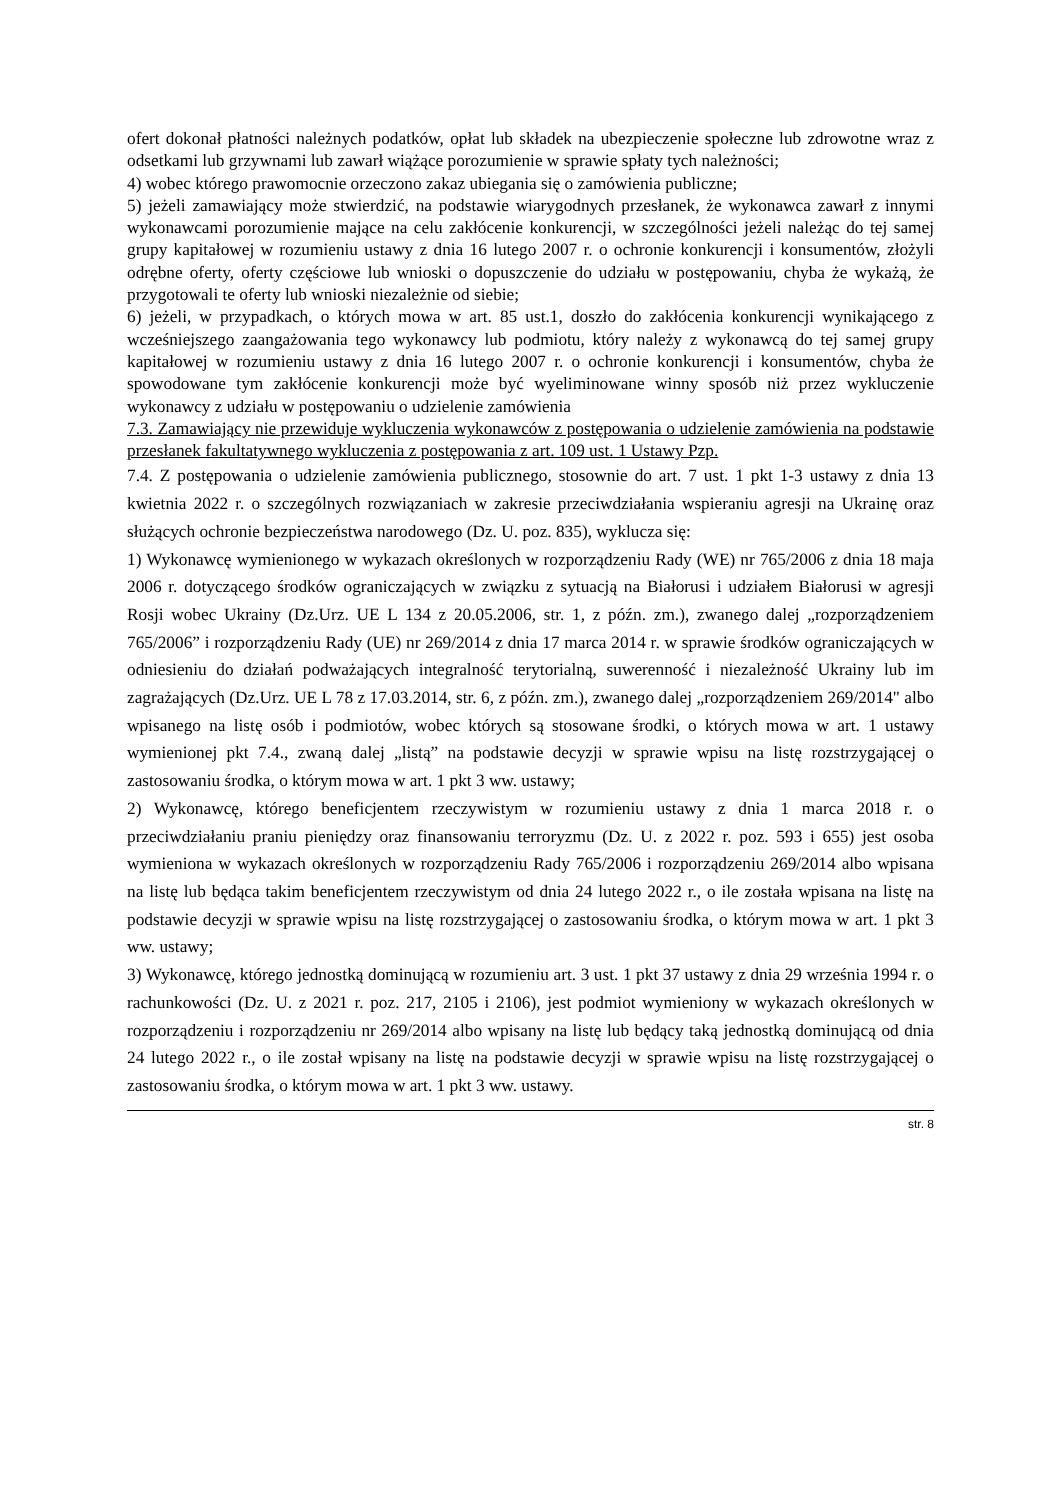ofert dokonał płatności należnych podatków, opłat lub składek na ubezpieczenie społeczne lub zdrowotne wraz z odsetkami lub grzywnami lub zawarł wiążące porozumienie w sprawie spłaty tych należności;
4) wobec którego prawomocnie orzeczono zakaz ubiegania się o zamówienia publiczne;
5) jeżeli zamawiający może stwierdzić, na podstawie wiarygodnych przesłanek, że wykonawca zawarł z innymi wykonawcami porozumienie mające na celu zakłócenie konkurencji, w szczególności jeżeli należąc do tej samej grupy kapitałowej w rozumieniu ustawy z dnia 16 lutego 2007 r. o ochronie konkurencji i konsumentów, złożyli odrębne oferty, oferty częściowe lub wnioski o dopuszczenie do udziału w postępowaniu, chyba że wykażą, że przygotowali te oferty lub wnioski niezależnie od siebie;
6) jeżeli, w przypadkach, o których mowa w art. 85 ust.1, doszło do zakłócenia konkurencji wynikającego z wcześniejszego zaangażowania tego wykonawcy lub podmiotu, który należy z wykonawcą do tej samej grupy kapitałowej w rozumieniu ustawy z dnia 16 lutego 2007 r. o ochronie konkurencji i konsumentów, chyba że spowodowane tym zakłócenie konkurencji może być wyeliminowane winny sposób niż przez wykluczenie wykonawcy z udziału w postępowaniu o udzielenie zamówienia
7.3. Zamawiający nie przewiduje wykluczenia wykonawców z postępowania o udzielenie zamówienia na podstawie przesłanek fakultatywnego wykluczenia z postępowania z art. 109 ust. 1 Ustawy Pzp.
7.4. Z postępowania o udzielenie zamówienia publicznego, stosownie do art. 7 ust. 1 pkt 1-3 ustawy z dnia 13 kwietnia 2022 r. o szczególnych rozwiązaniach w zakresie przeciwdziałania wspieraniu agresji na Ukrainę oraz służących ochronie bezpieczeństwa narodowego (Dz. U. poz. 835), wyklucza się:
1) Wykonawcę wymienionego w wykazach określonych w rozporządzeniu Rady (WE) nr 765/2006 z dnia 18 maja 2006 r. dotyczącego środków ograniczających w związku z sytuacją na Białorusi i udziałem Białorusi w agresji Rosji wobec Ukrainy (Dz.Urz. UE L 134 z 20.05.2006, str. 1, z późn. zm.), zwanego dalej „rozporządzeniem 765/2006” i rozporządzeniu Rady (UE) nr 269/2014 z dnia 17 marca 2014 r. w sprawie środków ograniczających w odniesieniu do działań podważających integralność terytorialną, suwerenność i niezależność Ukrainy lub im zagrażających (Dz.Urz. UE L 78 z 17.03.2014, str. 6, z późn. zm.), zwanego dalej „rozporządzeniem 269/2014" albo wpisanego na listę osób i podmiotów, wobec których są stosowane środki, o których mowa w art. 1 ustawy wymienionej pkt 7.4., zwaną dalej „listą” na podstawie decyzji w sprawie wpisu na listę rozstrzygającej o zastosowaniu środka, o którym mowa w art. 1 pkt 3 ww. ustawy;
2) Wykonawcę, którego beneficjentem rzeczywistym w rozumieniu ustawy z dnia 1 marca 2018 r. o przeciwdziałaniu praniu pieniędzy oraz finansowaniu terroryzmu (Dz. U. z 2022 r. poz. 593 i 655) jest osoba wymieniona w wykazach określonych w rozporządzeniu Rady 765/2006 i rozporządzeniu 269/2014 albo wpisana na listę lub będąca takim beneficjentem rzeczywistym od dnia 24 lutego 2022 r., o ile została wpisana na listę na podstawie decyzji w sprawie wpisu na listę rozstrzygającej o zastosowaniu środka, o którym mowa w art. 1 pkt 3 ww. ustawy;
3) Wykonawcę, którego jednostką dominującą w rozumieniu art. 3 ust. 1 pkt 37 ustawy z dnia 29 września 1994 r. o rachunkowości (Dz. U. z 2021 r. poz. 217, 2105 i 2106), jest podmiot wymieniony w wykazach określonych w rozporządzeniu i rozporządzeniu nr 269/2014 albo wpisany na listę lub będący taką jednostką dominującą od dnia 24 lutego 2022 r., o ile został wpisany na listę na podstawie decyzji w sprawie wpisu na listę rozstrzygającej o zastosowaniu środka, o którym mowa w art. 1 pkt 3 ww. ustawy.
str. 8